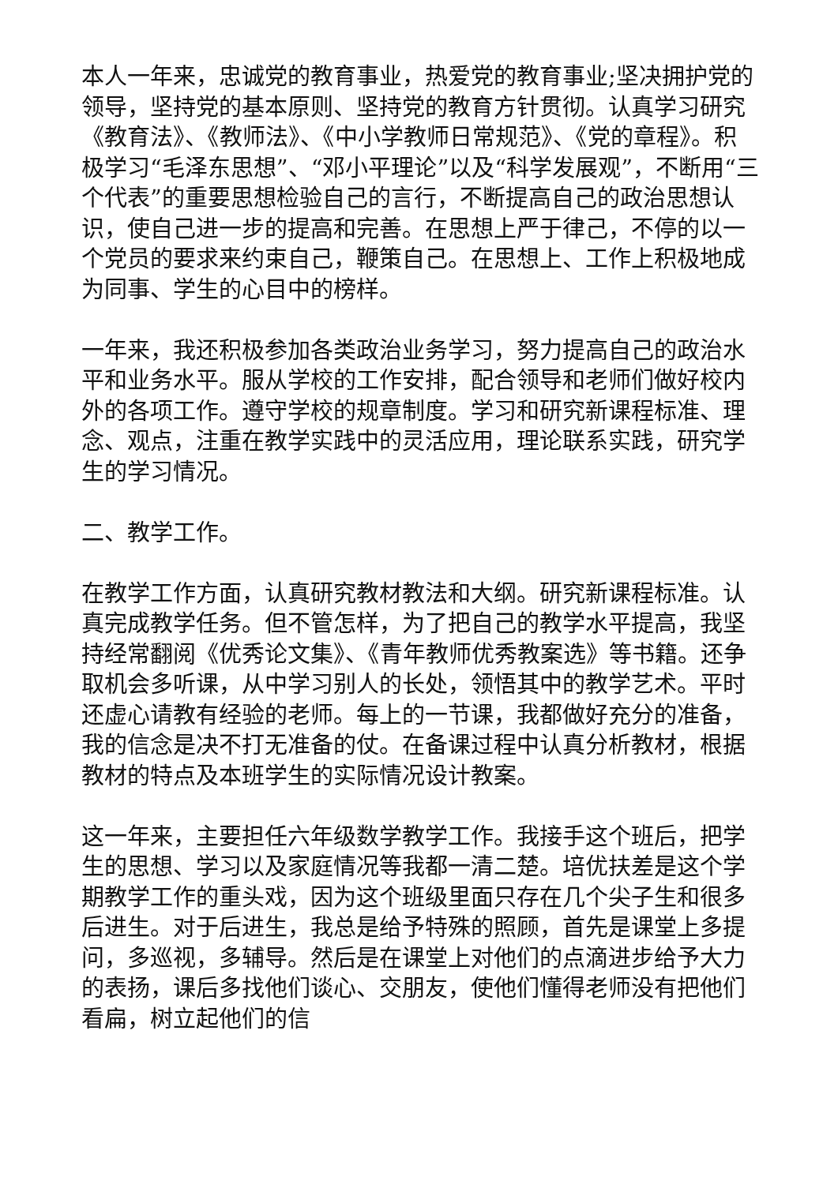本人一年来，忠诚党的教育事业，热爱党的教育事业;坚决拥护党的领导，坚持党的基本原则、坚持党的教育方针贯彻。认真学习研究《教育法》、《教师法》、《中小学教师日常规范》、《党的章程》。积极学习“毛泽东思想”、“邓小平理论”以及“科学发展观”，不断用“三个代表”的重要思想检验自己的言行，不断提高自己的政治思想认识，使自己进一步的提高和完善。在思想上严于律己，不停的以一个党员的要求来约束自己，鞭策自己。在思想上、工作上积极地成为同事、学生的心目中的榜样。
一年来，我还积极参加各类政治业务学习，努力提高自己的政治水平和业务水平。服从学校的工作安排，配合领导和老师们做好校内外的各项工作。遵守学校的规章制度。学习和研究新课程标准、理念、观点，注重在教学实践中的灵活应用，理论联系实践，研究学生的学习情况。
二、教学工作。
在教学工作方面，认真研究教材教法和大纲。研究新课程标准。认真完成教学任务。但不管怎样，为了把自己的教学水平提高，我坚持经常翻阅《优秀论文集》、《青年教师优秀教案选》等书籍。还争取机会多听课，从中学习别人的长处，领悟其中的教学艺术。平时还虚心请教有经验的老师。每上的一节课，我都做好充分的准备，我的信念是决不打无准备的仗。在备课过程中认真分析教材，根据教材的特点及本班学生的实际情况设计教案。
这一年来，主要担任六年级数学教学工作。我接手这个班后，把学生的思想、学习以及家庭情况等我都一清二楚。培优扶差是这个学期教学工作的重头戏，因为这个班级里面只存在几个尖子生和很多后进生。对于后进生，我总是给予特殊的照顾，首先是课堂上多提问，多巡视，多辅导。然后是在课堂上对他们的点滴进步给予大力的表扬，课后多找他们谈心、交朋友，使他们懂得老师没有把他们看扁，树立起他们的信